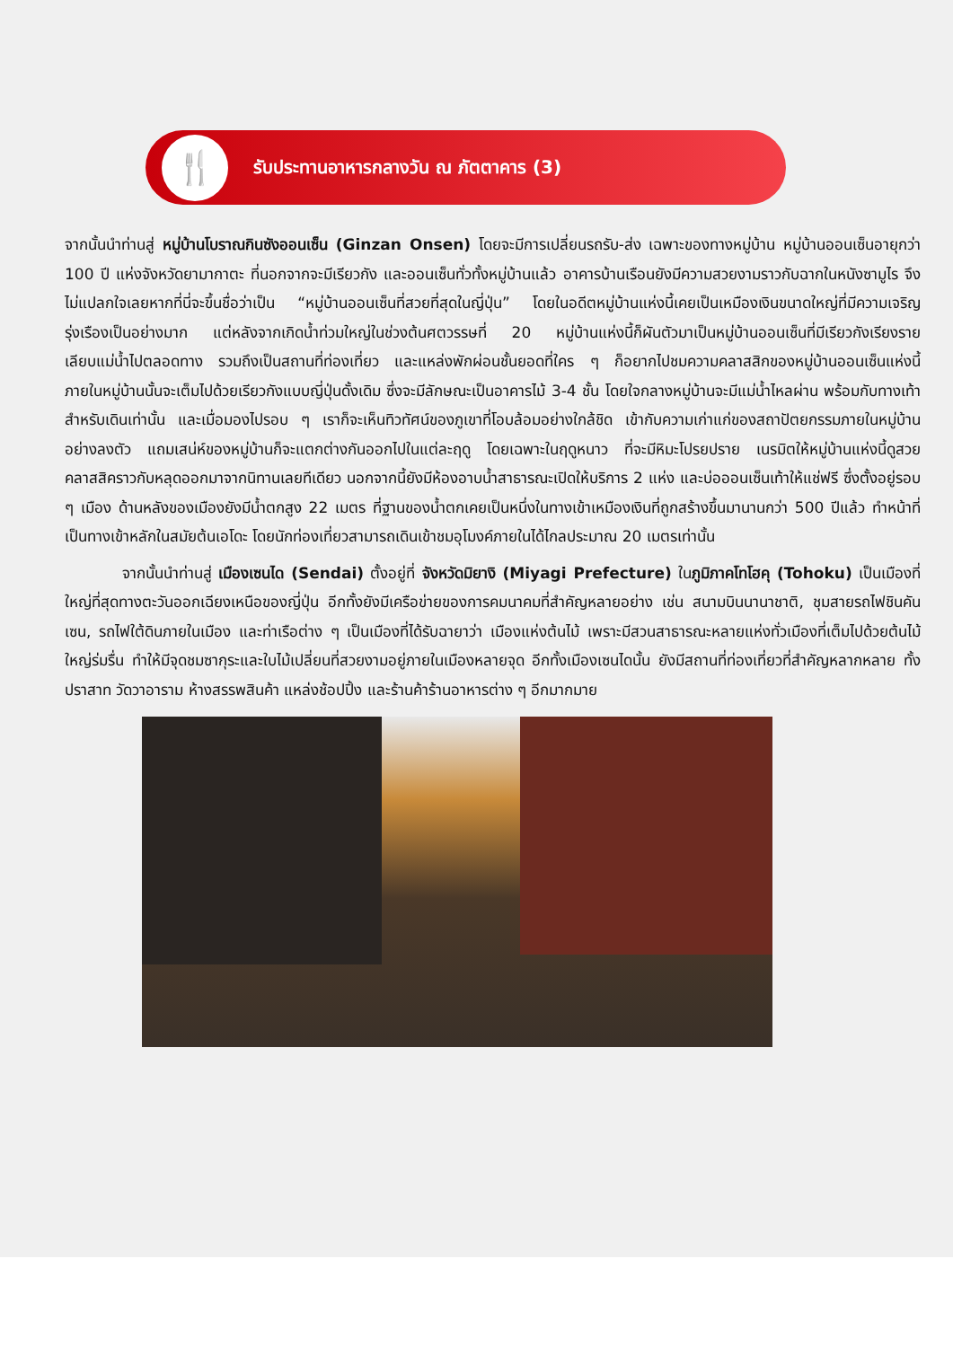🍴
รับประทานอาหารกลางวัน ณ ภัตตาคาร (3)
จากนั้นนำท่านสู่ หมู่บ้านโบราณกินซังออนเซ็น (Ginzan Onsen) โดยจะมีการเปลี่ยนรถรับ-ส่ง เฉพาะของทางหมู่บ้าน หมู่บ้านออนเซ็นอายุกว่า 100 ปี แห่งจังหวัดยามากาตะ ที่นอกจากจะมีเรียวกัง และออนเซ็นทั่วทั้งหมู่บ้านแล้ว อาคารบ้านเรือนยังมีความสวยงามราวกับฉากในหนังซามูไร จึงไม่แปลกใจเลยหากที่นี่จะขึ้นชื่อว่าเป็น “หมู่บ้านออนเซ็นที่สวยที่สุดในญี่ปุ่น” โดยในอดีตหมู่บ้านแห่งนี้เคยเป็นเหมืองเงินขนาดใหญ่ที่มีความเจริญรุ่งเรืองเป็นอย่างมาก แต่หลังจากเกิดน้ำท่วมใหญ่ในช่วงต้นศตวรรษที่ 20 หมู่บ้านแห่งนี้ก็ผันตัวมาเป็นหมู่บ้านออนเซ็นที่มีเรียวกังเรียงรายเลียบแม่น้ำไปตลอดทาง รวมถึงเป็นสถานที่ท่องเที่ยว และแหล่งพักผ่อนชั้นยอดที่ใคร ๆ ก็อยากไปชมความคลาสสิกของหมู่บ้านออนเซ็นแห่งนี้ ภายในหมู่บ้านนั้นจะเต็มไปด้วยเรียวกังแบบญี่ปุ่นดั้งเดิม ซึ่งจะมีลักษณะเป็นอาคารไม้ 3-4 ชั้น โดยใจกลางหมู่บ้านจะมีแม่น้ำไหลผ่าน พร้อมกับทางเท้าสำหรับเดินเท่านั้น และเมื่อมองไปรอบ ๆ เราก็จะเห็นทิวทัศน์ของภูเขาที่โอบล้อมอย่างใกล้ชิด เข้ากับความเก่าแก่ของสถาปัตยกรรมภายในหมู่บ้านอย่างลงตัว แถมเสน่ห์ของหมู่บ้านก็จะแตกต่างกันออกไปในแต่ละฤดู โดยเฉพาะในฤดูหนาว ที่จะมีหิมะโปรยปราย เนรมิตให้หมู่บ้านแห่งนี้ดูสวยคลาสสิคราวกับหลุดออกมาจากนิทานเลยทีเดียว นอกจากนี้ยังมีห้องอาบน้ำสาธารณะเปิดให้บริการ 2 แห่ง และบ่อออนเซ็นเท้าให้แช่ฟรี ซึ่งตั้งอยู่รอบ ๆ เมือง ด้านหลังของเมืองยังมีน้ำตกสูง 22 เมตร ที่ฐานของน้ำตกเคยเป็นหนึ่งในทางเข้าเหมืองเงินที่ถูกสร้างขึ้นมานานกว่า 500 ปีแล้ว ทำหน้าที่เป็นทางเข้าหลักในสมัยต้นเอโดะ โดยนักท่องเที่ยวสามารถเดินเข้าชมอุโมงค์ภายในได้ไกลประมาณ 20 เมตรเท่านั้น
จากนั้นนำท่านสู่ เมืองเซนได (Sendai) ตั้งอยู่ที่ จังหวัดมิยางิ (Miyagi Prefecture) ในภูมิภาคโทโฮคุ (Tohoku) เป็นเมืองที่ใหญ่ที่สุดทางตะวันออกเฉียงเหนือของญี่ปุ่น อีกทั้งยังมีเครือข่ายของการคมนาคมที่สำคัญหลายอย่าง เช่น สนามบินนานาชาติ, ชุมสายรถไฟชินคันเซน, รถไฟใต้ดินภายในเมือง และท่าเรือต่าง ๆ เป็นเมืองที่ได้รับฉายาว่า เมืองแห่งต้นไม้ เพราะมีสวนสาธารณะหลายแห่งทั่วเมืองที่เต็มไปด้วยต้นไม้ใหญ่ร่มรื่น ทำให้มีจุดชมซากุระและใบไม้เปลี่ยนที่สวยงามอยู่ภายในเมืองหลายจุด อีกทั้งเมืองเซนไดนั้น ยังมีสถานที่ท่องเที่ยวที่สำคัญหลากหลาย ทั้งปราสาท วัดวาอาราม ห้างสรรพสินค้า แหล่งช้อปปิ้ง และร้านค้าร้านอาหารต่าง ๆ อีกมากมาย